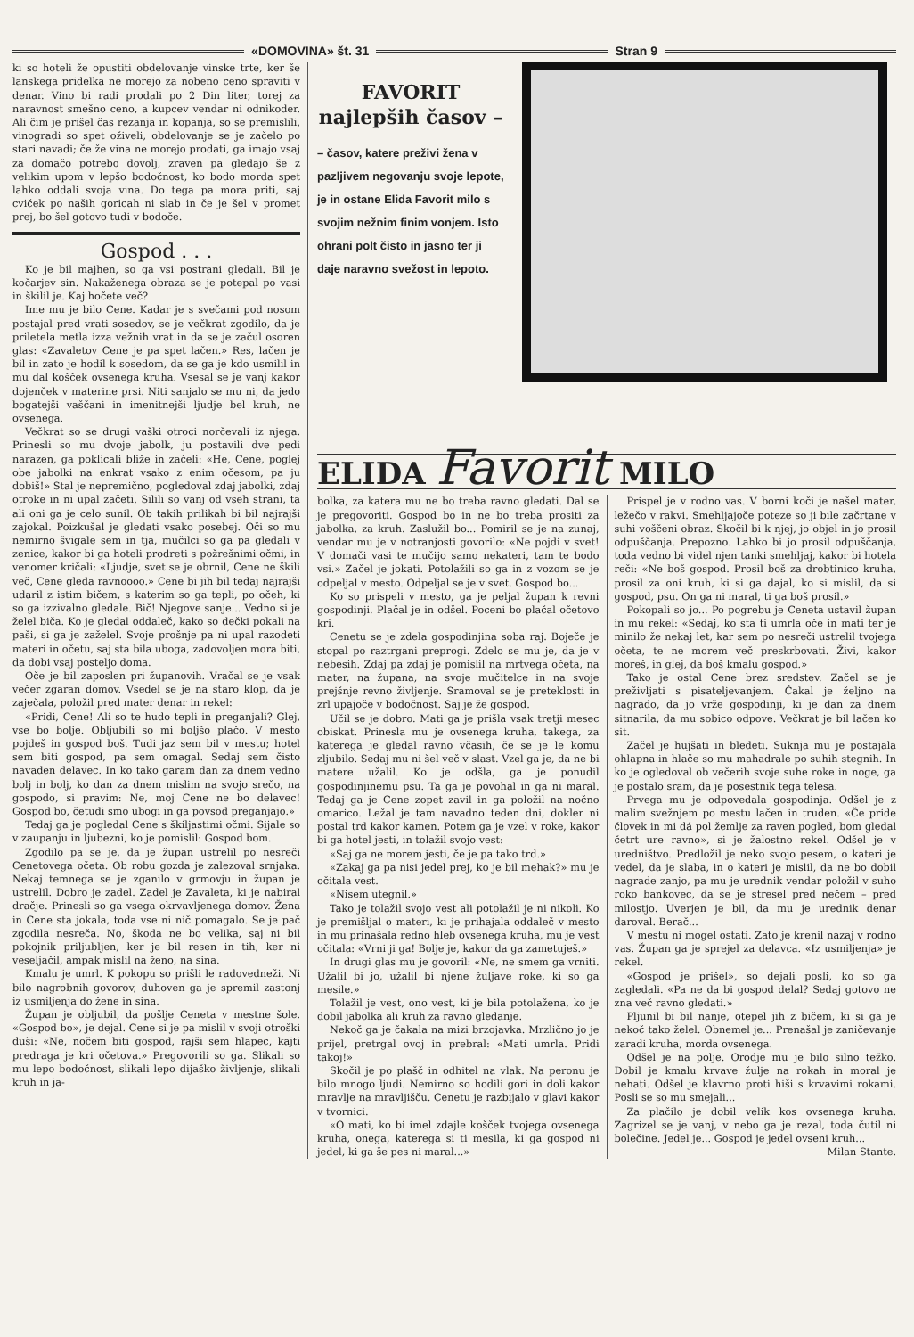«DOMOVINA» št. 31 Stran 9
ki so hoteli že opustiti obdelovanje vinske trte, ker še lanskega pridelka ne morejo za nobeno ceno spraviti v denar. Vino bi radi prodali po 2 Din liter, torej za naravnost smešno ceno, a kupcev vendar ni odnikoder. Ali čim je prišel čas rezanja in kopanja, so se premislili, vinogradi so spet oživeli, obdelovanje se je začelo po stari navadi; če že vina ne morejo prodati, ga imajo vsaj za domačo potrebo dovolj, zraven pa gledajo še z velikim upom v lepšo bodočnost, ko bodo morda spet lahko oddali svoja vina. Do tega pa mora priti, saj cviček po naših goricah ni slab in če je šel v promet prej, bo šel gotovo tudi v bodoče.
Gospod . . .
Ko je bil majhen, so ga vsi postrani gledali. Bil je kočarjev sin. Nakaženega obraza se je potepal po vasi in škilil je. Kaj hočete več?
Ime mu je bilo Cene. Kadar je s svečami pod nosom postajal pred vrati sosedov, se je večkrat zgodilo, da je priletela metla izza vežnih vrat in da se je začul osoren glas: «Zavaletov Cene je pa spet lačen.» Res, lačen je bil in zato je hodil k sosedom, da se ga je kdo usmilil in mu dal košček ovsenega kruha. Vsesal se je vanj kakor dojenček v materine prsi. Niti sanjalo se mu ni, da jedo bogatejši vaščani in imenitnejši ljudje bel kruh, ne ovsenega.
Večkrat so se drugi vaški otroci norčevali iz njega. Prinesli so mu dvoje jabolk, ju postavili dve pedi narazen, ga poklicali bliže in začeli: «He, Cene, poglej obe jabolki na enkrat vsako z enim očesom, pa ju dobiš!» Stal je nepremično, pogledoval zdaj jabolki, zdaj otroke in ni upal začeti. Silili so vanj od vseh strani, ta ali oni ga je celo sunil. Ob takih prilikah bi bil najrajši zajokal. Poizkušal je gledati vsako posebej. Oči so mu nemirno švigale sem in tja, mučilci so ga pa gledali v zenice, kakor bi ga hoteli prodreti s požrešnimi očmi, in venomer kričali: «Ljudje, svet se je obrnil, Cene ne škili več, Cene gleda ravnoooo.» Cene bi jih bil tedaj najrajši udaril z istim bičem, s katerim so ga tepli, po očeh, ki so ga izzivalno gledale. Bič! Njegove sanje... Vedno si je želel biča. Ko je gledal oddaleč, kako so dečki pokali na paši, si ga je zaželel. Svoje prošnje pa ni upal razodeti materi in očetu, saj sta bila uboga, zadovoljen mora biti, da dobi vsaj posteljo doma.
Oče je bil zaposlen pri županovih. Vračal se je vsak večer zgaran domov. Vsedel se je na staro klop, da je zaječala, položil pred mater denar in rekel:
«Pridi, Cene! Ali so te hudo tepli in preganjali? Glej, vse bo bolje. Obljubili so mi boljšo plačo. V mesto pojdeš in gospod boš. Tudi jaz sem bil v mestu; hotel sem biti gospod, pa sem omagal. Sedaj sem čisto navaden delavec. In ko tako garam dan za dnem vedno bolj in bolj, ko dan za dnem mislim na svojo srečo, na gospodo, si pravim: Ne, moj Cene ne bo delavec! Gospod bo, četudi smo ubogi in ga povsod preganjajo.»
Tedaj ga je pogledal Cene s škiljastimi očmi. Sijale so v zaupanju in ljubezni, ko je pomislil: Gospod bom.
Zgodilo pa se je, da je župan ustrelil po nesreči Cenetovega očeta. Ob robu gozda je zalezoval srnjaka. Nekaj temnega se je zganilo v grmovju in župan je ustrelil. Dobro je zadel. Zadel je Zavaleta, ki je nabiral dračje. Prinesli so ga vsega okrvavljenega domov. Žena in Cene sta jokala, toda vse ni nič pomagalo. Se je pač zgodila nesreča. No, škoda ne bo velika, saj ni bil pokojnik priljubljen, ker je bil resen in tih, ker ni veseljačil, ampak mislil na ženo, na sina.
Kmalu je umrl. K pokopu so prišli le radovedneži. Ni bilo nagrobnih govorov, duhoven ga je spremil zastonj iz usmiljenja do žene in sina.
Župan je obljubil, da pošlje Ceneta v mestne šole. «Gospod bo», je dejal. Cene si je pa mislil v svoji otroški duši: «Ne, nočem biti gospod, rajši sem hlapec, kajti predraga je kri očetova.» Pregovorili so ga. Slikali so mu lepo bodočnost, slikali lepo dijaško življenje, slikali kruh in ja-
FAVORIT
najlepših časov –
– časov, katere preživi žena v pazljivem negovanju svoje lepote, je in ostane Elida Favorit milo s svojim nežnim finim vonjem. Isto ohrani polt čisto in jasno ter ji daje naravno svežost in lepoto.
ELIDA Favorit MILO
bolka, za katera mu ne bo treba ravno gledati. Dal se je pregovoriti. Gospod bo in ne bo treba prositi za jabolka, za kruh. Zaslužil bo... Pomiril se je na zunaj, vendar mu je v notranjosti govorilo: «Ne pojdi v svet! V domači vasi te mučijo samo nekateri, tam te bodo vsi.» Začel je jokati. Potolažili so ga in z vozom se je odpeljal v mesto. Odpeljal se je v svet. Gospod bo...
Ko so prispeli v mesto, ga je peljal župan k revni gospodinji. Plačal je in odšel. Poceni bo plačal očetovo kri.
Cenetu se je zdela gospodinjina soba raj. Boječe je stopal po raztrgani preprogi. Zdelo se mu je, da je v nebesih. Zdaj pa zdaj je pomislil na mrtvega očeta, na mater, na župana, na svoje mučitelce in na svoje prejšnje revno življenje. Sramoval se je preteklosti in zrl upajoče v bodočnost. Saj je že gospod.
Učil se je dobro. Mati ga je prišla vsak tretji mesec obiskat. Prinesla mu je ovsenega kruha, takega, za katerega je gledal ravno včasih, če se je le komu zljubilo. Sedaj mu ni šel več v slast. Vzel ga je, da ne bi matere užalil. Ko je odšla, ga je ponudil gospodinjinemu psu. Ta ga je povohal in ga ni maral. Tedaj ga je Cene zopet zavil in ga položil na nočno omarico. Ležal je tam navadno teden dni, dokler ni postal trd kakor kamen. Potem ga je vzel v roke, kakor bi ga hotel jesti, in tolažil svojo vest:
«Saj ga ne morem jesti, če je pa tako trd.»
«Zakaj ga pa nisi jedel prej, ko je bil mehak?» mu je očitala vest.
«Nisem utegnil.»
Tako je tolažil svojo vest ali potolažil je ni nikoli. Ko je premišljal o materi, ki je prihajala oddaleč v mesto in mu prinašala redno hleb ovsenega kruha, mu je vest očitala: «Vrni ji ga! Bolje je, kakor da ga zametuješ.»
In drugi glas mu je govoril: «Ne, ne smem ga vrniti. Užalil bi jo, užalil bi njene žuljave roke, ki so ga mesile.»
Tolažil je vest, ono vest, ki je bila potolažena, ko je dobil jabolka ali kruh za ravno gledanje.
Nekoč ga je čakala na mizi brzojavka. Mrzlično jo je prijel, pretrgal ovoj in prebral: «Mati umrla. Pridi takoj!»
Skočil je po plašč in odhitel na vlak. Na peronu je bilo mnogo ljudi. Nemirno so hodili gori in doli kakor mravlje na mravljišču. Cenetu je razbijalo v glavi kakor v tvornici.
«O mati, ko bi imel zdajle košček tvojega ovsenega kruha, onega, katerega si ti mesila, ki ga gospod ni jedel, ki ga še pes ni maral...»
Prispel je v rodno vas. V borni koči je našel mater, ležečo v rakvi. Smehljajoče poteze so ji bile začrtane v suhi voščeni obraz. Skočil bi k njej, jo objel in jo prosil odpuščanja. Prepozno. Lahko bi jo prosil odpuščanja, toda vedno bi videl njen tanki smehljaj, kakor bi hotela reči: «Ne boš gospod. Prosil boš za drobtinico kruha, prosil za oni kruh, ki si ga dajal, ko si mislil, da si gospod, psu. On ga ni maral, ti ga boš prosil.»
Pokopali so jo... Po pogrebu je Ceneta ustavil župan in mu rekel: «Sedaj, ko sta ti umrla oče in mati ter je minilo že nekaj let, kar sem po nesreči ustrelil tvojega očeta, te ne morem več preskrbovati. Živi, kakor moreš, in glej, da boš kmalu gospod.»
Tako je ostal Cene brez sredstev. Začel se je preživljati s pisateljevanjem. Čakal je željno na nagrado, da jo vrže gospodinji, ki je dan za dnem sitnarila, da mu sobico odpove. Večkrat je bil lačen ko sit.
Začel je hujšati in bledeti. Suknja mu je postajala ohlapna in hlače so mu mahadrale po suhih stegnih. In ko je ogledoval ob večerih svoje suhe roke in noge, ga je postalo sram, da je posestnik tega telesa.
Prvega mu je odpovedala gospodinja. Odšel je z malim svežnjem po mestu lačen in truden. «Če pride človek in mi dá pol žemlje za raven pogled, bom gledal četrt ure ravno», si je žalostno rekel. Odšel je v uredništvo. Predložil je neko svojo pesem, o kateri je vedel, da je slaba, in o kateri je mislil, da ne bo dobil nagrade zanjo, pa mu je urednik vendar položil v suho roko bankovec, da se je stresel pred nečem – pred milostjo. Uverjen je bil, da mu je urednik denar daroval. Berač...
V mestu ni mogel ostati. Zato je krenil nazaj v rodno vas. Župan ga je sprejel za delavca. «Iz usmiljenja» je rekel.
«Gospod je prišel», so dejali posli, ko so ga zagledali. «Pa ne da bi gospod delal? Sedaj gotovo ne zna več ravno gledati.»
Pljunil bi bil nanje, otepel jih z bičem, ki si ga je nekoč tako želel. Obnemel je... Prenašal je zaničevanje zaradi kruha, morda ovsenega.
Odšel je na polje. Orodje mu je bilo silno težko. Dobil je kmalu krvave žulje na rokah in moral je nehati. Odšel je klavrno proti hiši s krvavimi rokami. Posli se so mu smejali...
Za plačilo je dobil velik kos ovsenega kruha. Zagrizel se je vanj, v nebo ga je rezal, toda čutil ni bolečine. Jedel je... Gospod je jedel ovseni kruh... Milan Stante.